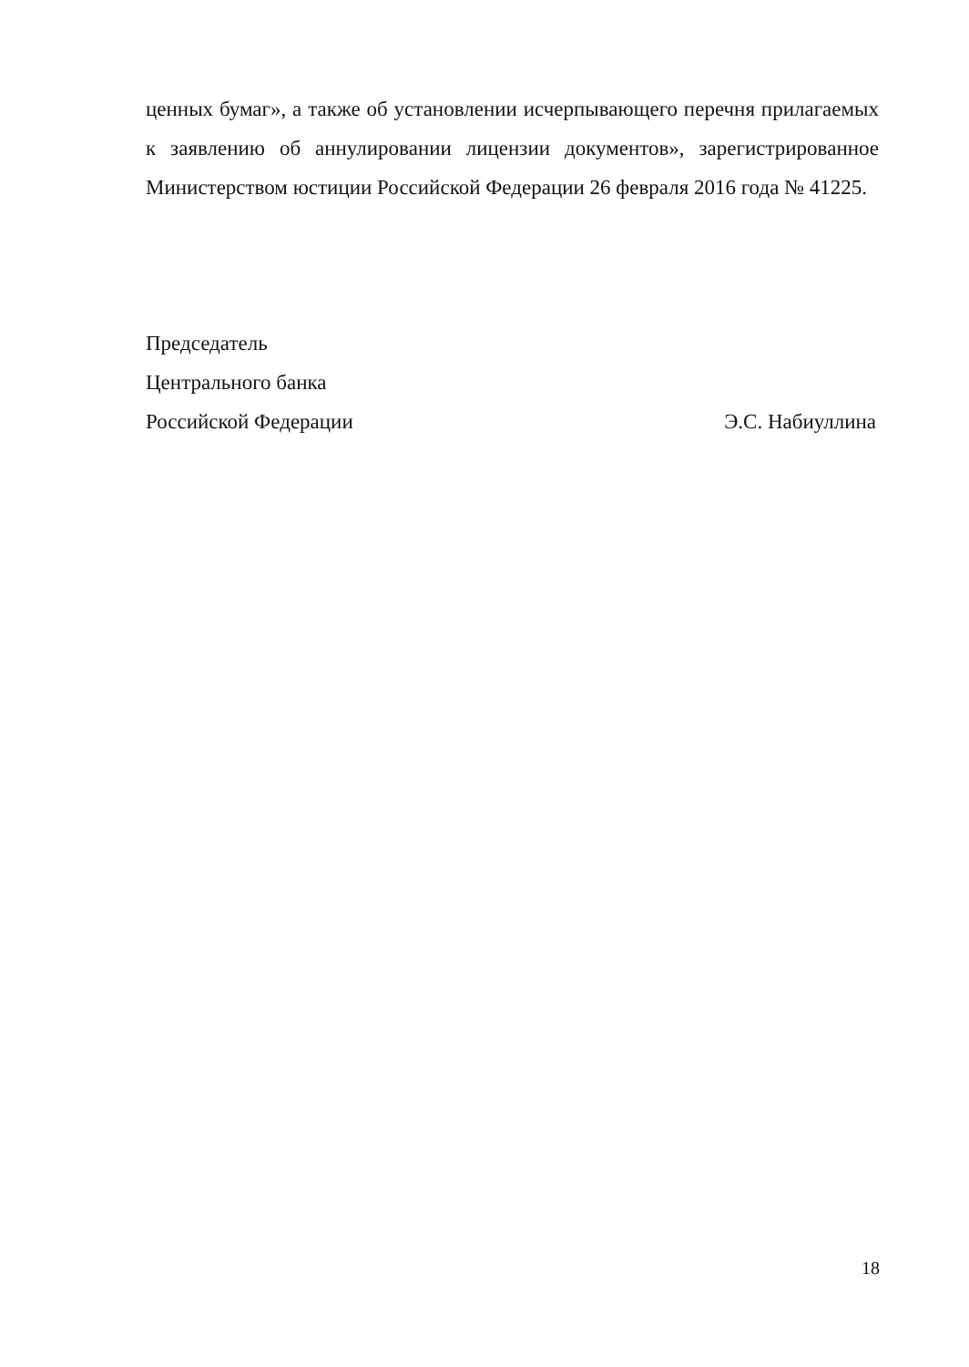ценных бумаг», а также об установлении исчерпывающего перечня прилагаемых к заявлению об аннулировании лицензии документов», зарегистрированное Министерством юстиции Российской Федерации 26 февраля 2016 года № 41225.
Председатель
Центрального банка
Российской Федерации Э.С. Набиуллина
18